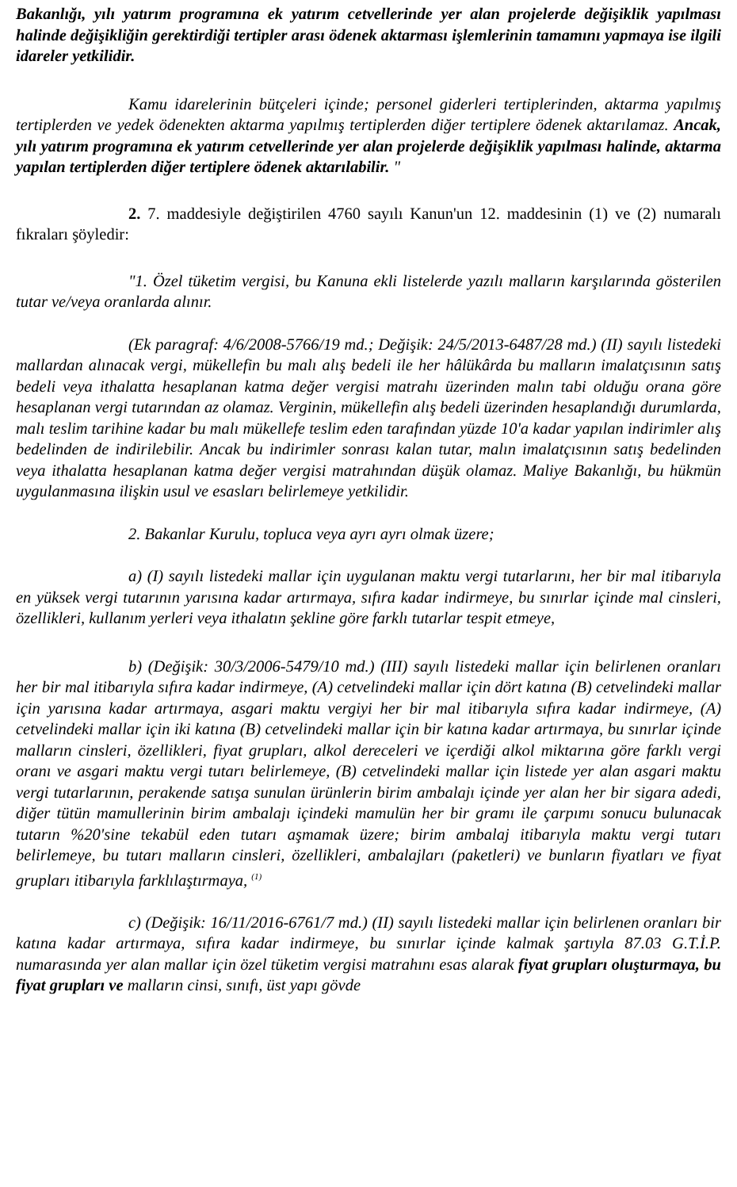Bakanlığı, yılı yatırım programına ek yatırım cetvellerinde yer alan projelerde değişiklik yapılması halinde değişikliğin gerektirdiği tertipler arası ödenek aktarması işlemlerinin tamamını yapmaya ise ilgili idareler yetkilidir.
Kamu idarelerinin bütçeleri içinde; personel giderleri tertiplerinden, aktarma yapılmış tertiplerden ve yedek ödenekten aktarma yapılmış tertiplerden diğer tertiplere ödenek aktarılamaz. Ancak, yılı yatırım programına ek yatırım cetvellerinde yer alan projelerde değişiklik yapılması halinde, aktarma yapılan tertiplerden diğer tertiplere ödenek aktarılabilir. "
2. 7. maddesiyle değiştirilen 4760 sayılı Kanun'un 12. maddesinin (1) ve (2) numaralı fıkraları şöyledir:
"1. Özel tüketim vergisi, bu Kanuna ekli listelerde yazılı malların karşılarında gösterilen tutar ve/veya oranlarda alınır.
(Ek paragraf: 4/6/2008-5766/19 md.; Değişik: 24/5/2013-6487/28 md.) (II) sayılı listedeki mallardan alınacak vergi, mükellefin bu malı alış bedeli ile her hâlükârda bu malların imalatçısının satış bedeli veya ithalatta hesaplanan katma değer vergisi matrahı üzerinden malın tabi olduğu orana göre hesaplanan vergi tutarından az olamaz. Verginin, mükellefin alış bedeli üzerinden hesaplandığı durumlarda, malı teslim tarihine kadar bu malı mükellefe teslim eden tarafından yüzde 10'a kadar yapılan indirimler alış bedelinden de indirilebilir. Ancak bu indirimler sonrası kalan tutar, malın imalatçısının satış bedelinden veya ithalatta hesaplanan katma değer vergisi matrahından düşük olamaz. Maliye Bakanlığı, bu hükmün uygulanmasına ilişkin usul ve esasları belirlemeye yetkilidir.
2. Bakanlar Kurulu, topluca veya ayrı ayrı olmak üzere;
a) (I) sayılı listedeki mallar için uygulanan maktu vergi tutarlarını, her bir mal itibarıyla en yüksek vergi tutarının yarısına kadar artırmaya, sıfıra kadar indirmeye, bu sınırlar içinde mal cinsleri, özellikleri, kullanım yerleri veya ithalatın şekline göre farklı tutarlar tespit etmeye,
b) (Değişik: 30/3/2006-5479/10 md.) (III) sayılı listedeki mallar için belirlenen oranları her bir mal itibarıyla sıfıra kadar indirmeye, (A) cetvelindeki mallar için dört katına (B) cetvelindeki mallar için yarısına kadar artırmaya, asgari maktu vergiyi her bir mal itibarıyla sıfıra kadar indirmeye, (A) cetvelindeki mallar için iki katına (B) cetvelindeki mallar için bir katına kadar artırmaya, bu sınırlar içinde malların cinsleri, özellikleri, fiyat grupları, alkol dereceleri ve içerdiği alkol miktarına göre farklı vergi oranı ve asgari maktu vergi tutarı belirlemeye, (B) cetvelindeki mallar için listede yer alan asgari maktu vergi tutarlarının, perakende satışa sunulan ürünlerin birim ambalajı içinde yer alan her bir sigara adedi, diğer tütün mamullerinin birim ambalajı içindeki mamulün her bir gramı ile çarpımı sonucu bulunacak tutarın %20'sine tekabül eden tutarı aşmamak üzere; birim ambalaj itibarıyla maktu vergi tutarı belirlemeye, bu tutarı malların cinsleri, özellikleri, ambalajları (paketleri) ve bunların fiyatları ve fiyat grupları itibarıyla farklılaştırmaya, <sup>(1)</sup>
c) (Değişik: 16/11/2016-6761/7 md.) (II) sayılı listedeki mallar için belirlenen oranları bir katına kadar artırmaya, sıfıra kadar indirmeye, bu sınırlar içinde kalmak şartıyla 87.03 G.T.İ.P. numarasında yer alan mallar için özel tüketim vergisi matrahını esas alarak fiyat grupları oluşturmaya, bu fiyat grupları ve malların cinsi, sınıfı, üst yapı gövde